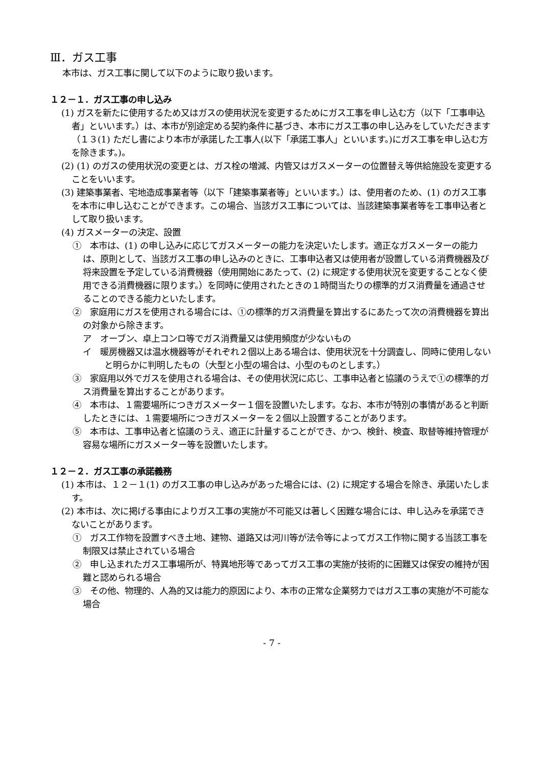Ⅲ．ガス工事
本市は、ガス工事に関して以下のように取り扱います。
１２－１．ガス工事の申し込み
(1) ガスを新たに使用するため又はガスの使用状況を変更するためにガス工事を申し込む方（以下「工事申込者」といいます。）は、本市が別途定める契約条件に基づき、本市にガス工事の申し込みをしていただきます（１３(1) ただし書により本市が承諾した工事人(以下「承諾工事人」といいます。)にガス工事を申し込む方を除きます。)。
(2) (1) のガスの使用状況の変更とは、ガス栓の増減、内管又はガスメーターの位置替え等供給施設を変更することをいいます。
(3) 建築事業者、宅地造成事業者等（以下「建築事業者等」といいます。）は、使用者のため、(1) のガス工事を本市に申し込むことができます。この場合、当該ガス工事については、当該建築事業者等を工事申込者として取り扱います。
(4) ガスメーターの決定、設置
①　本市は、(1) の申し込みに応じてガスメーターの能力を決定いたします。適正なガスメーターの能力は、原則として、当該ガス工事の申し込みのときに、工事申込者又は使用者が設置している消費機器及び将来設置を予定している消費機器（使用開始にあたって、(2) に規定する使用状況を変更することなく使用できる消費機器に限ります。）を同時に使用されたときの１時間当たりの標準的ガス消費量を通過させることのできる能力といたします。
②　家庭用にガスを使用される場合には、①の標準的ガス消費量を算出するにあたって次の消費機器を算出の対象から除きます。
ア　オーブン、卓上コンロ等でガス消費量又は使用頻度が少ないもの
イ　暖房機器又は温水機器等がそれぞれ２個以上ある場合は、使用状況を十分調査し、同時に使用しないと明らかに判明したもの（大型と小型の場合は、小型のものとします。）
③　家庭用以外でガスを使用される場合は、その使用状況に応じ、工事申込者と協議のうえで①の標準的ガス消費量を算出することがあります。
④　本市は、１需要場所につきガスメーター１個を設置いたします。なお、本市が特別の事情があると判断したときには、１需要場所につきガスメーターを２個以上設置することがあります。
⑤　本市は、工事申込者と協議のうえ、適正に計量することができ、かつ、検針、検査、取替等維持管理が容易な場所にガスメーター等を設置いたします。
１２－２．ガス工事の承諾義務
(1) 本市は、１２－１(1) のガス工事の申し込みがあった場合には、(2) に規定する場合を除き、承諾いたします。
(2) 本市は、次に掲げる事由によりガス工事の実施が不可能又は著しく困難な場合には、申し込みを承諾できないことがあります。
①　ガス工作物を設置すべき土地、建物、道路又は河川等が法令等によってガス工作物に関する当該工事を制限又は禁止されている場合
②　申し込まれたガス工事場所が、特異地形等であってガス工事の実施が技術的に困難又は保安の維持が困難と認められる場合
③　その他、物理的、人為的又は能力的原因により、本市の正常な企業努力ではガス工事の実施が不可能な場合
- 7 -